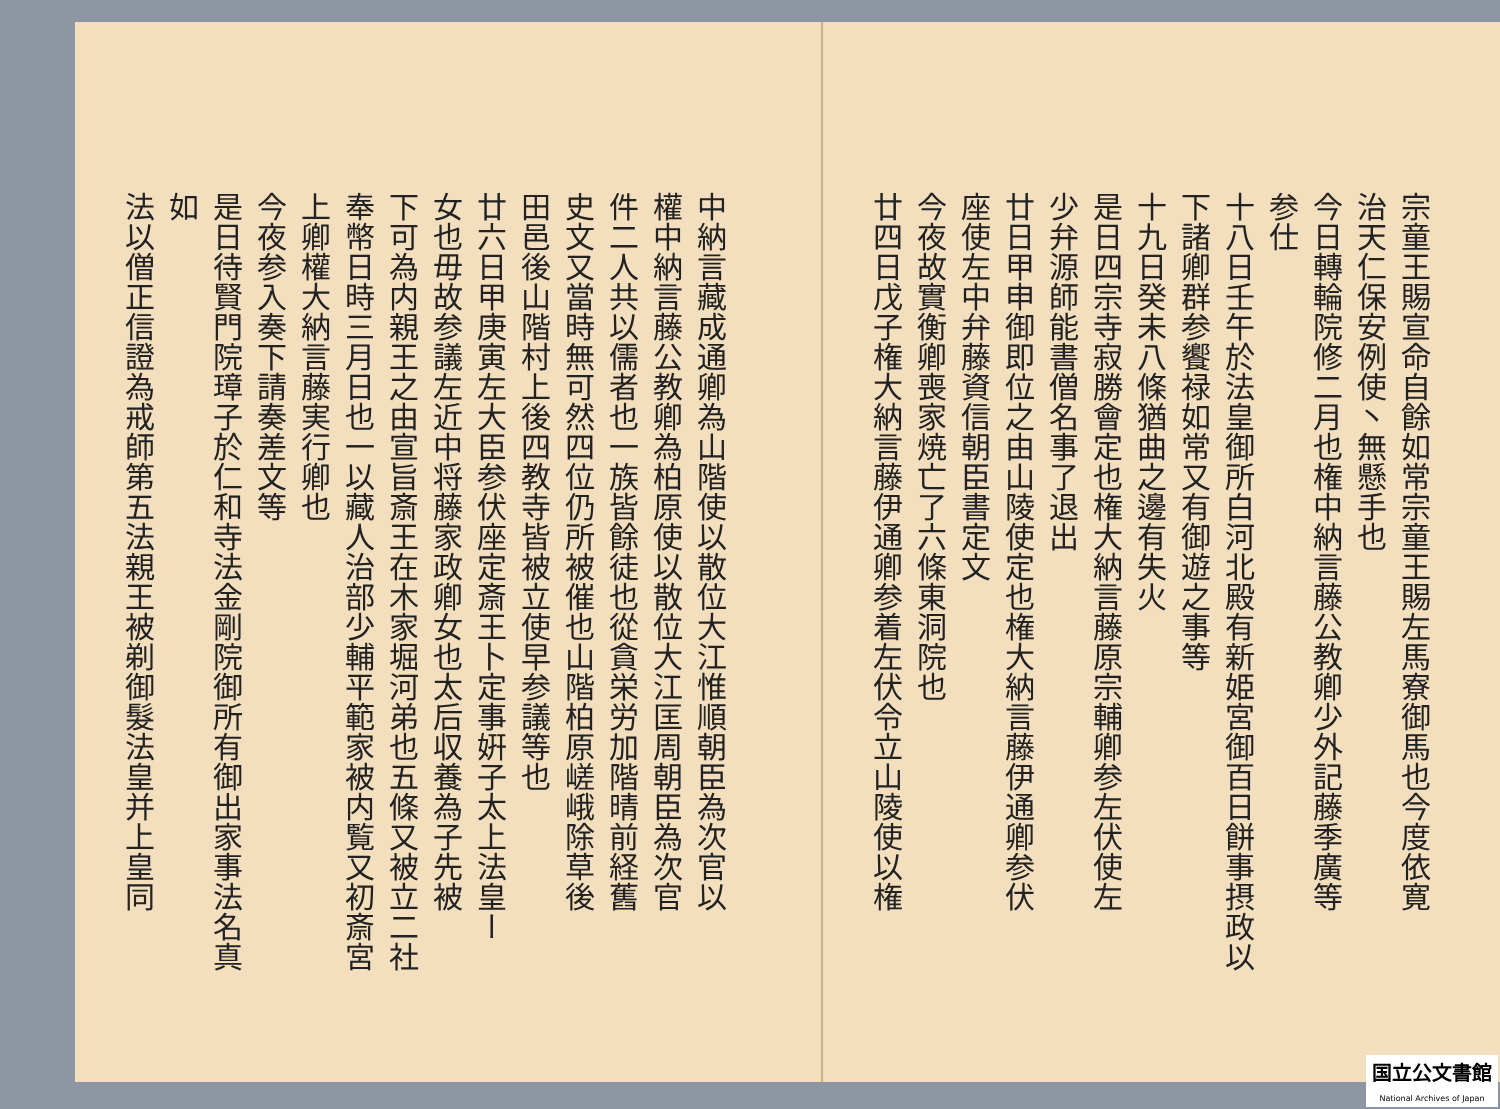中納言藏成通卿為山階使以散位大江惟順朝臣為次官以
權中納言藤公教卿為柏原使以散位大江匡周朝臣為次官
件二人共以儒者也一族皆餘徒也從貪栄労加階晴前経舊
史文又當時無可然四位仍所被催也山階柏原嵯峨除草後
田邑後山階村上後四教寺皆被立使早参議等也
廿六日甲庚寅左大臣参伏座定斎王卜定事姸子太上法皇ー
女也毋故参議左近中将藤家政卿女也太后収養為子先被
下可為内親王之由宣旨斎王在木家堀河弟也五條又被立二社
奉幣日時三月日也一以藏人治部少輔平範家被内覧又初斎宮
上卿權大納言藤実行卿也
今夜参入奏下請奏差文等
是日待賢門院璋子於仁和寺法金剛院御所有御出家事法名真如
法以僧正信證為戒師第五法親王被剃御髮法皇并上皇同
宗童王賜宣命自餘如常宗童王賜左馬寮御馬也今度依寛
治天仁保安例使丶無懸手也
今日轉輪院修二月也権中納言藤公教卿少外記藤季廣等
参仕
十八日壬午於法皇御所白河北殿有新姫宮御百日餅事摂政以
下諸卿群参饗禄如常又有御遊之事等
十九日癸未八條猶曲之邊有失火
是日四宗寺寂勝會定也権大納言藤原宗輔卿参左伏使左
少弁源師能書僧名事了退出
廿日甲申御即位之由山陵使定也権大納言藤伊通卿参伏
座使左中弁藤資信朝臣書定文
今夜故實衡卿喪家焼亡了六條東洞院也
廿四日戊子権大納言藤伊通卿参着左伏令立山陵使以権
国立公文書館
National Archives of Japan